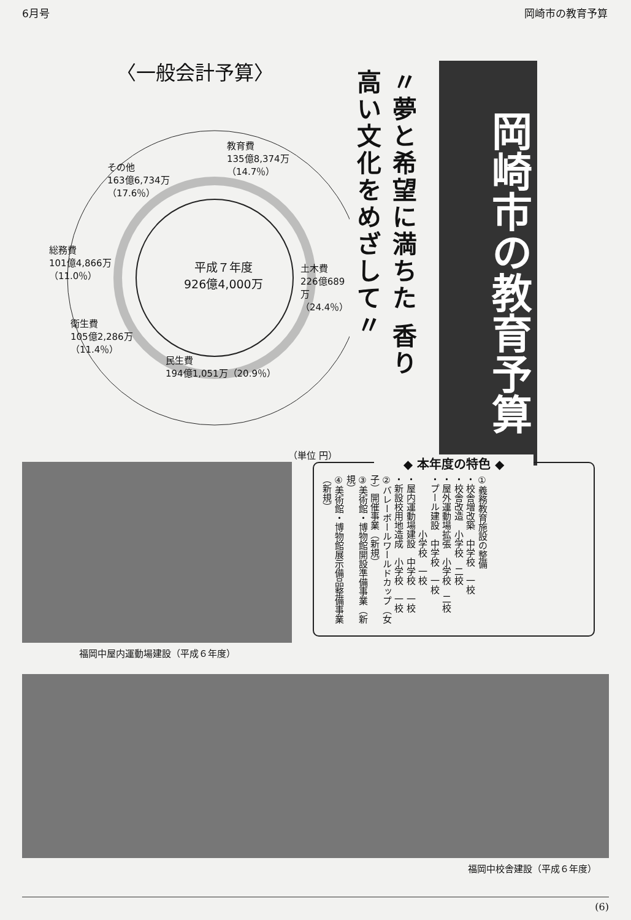6月号 岡崎市の教育予算
〈一般会計予算〉
教育費
135億8,374万
（14.7％）
その他
163億6,734万
（17.6％）
総務費
101億4,866万
（11.0％）
平成７年度
926億4,000万
土木費
226億689万
（24.4％）
衛生費
105億2,286万
（11.4％）
民生費
194億1,051万（20.9％）
（単位 円）
〃夢と希望に満ちた 香り高い文化をめざして〃
岡崎市の教育予算
福岡中屋内運動場建設（平成６年度）
◆ 本年度の特色 ◆
①義務教育施設の整備
・校舎増改築　中学校　一校
・校舎改造　小学校　二校
・屋外運動場拡張　小学校　二校
・プール建設　中学校　一校
　　　　　　小学校　一校
・屋内運動場建設　中学校　一校
・新設校用地造成　小学校　一校
②バレーボールワールドカップ（女子）開催事業（新規）
③美術館・博物館開設準備事業（新規）
④美術館・博物館展示備品整備事業（新規）
福岡中校舎建設（平成６年度）
(6)